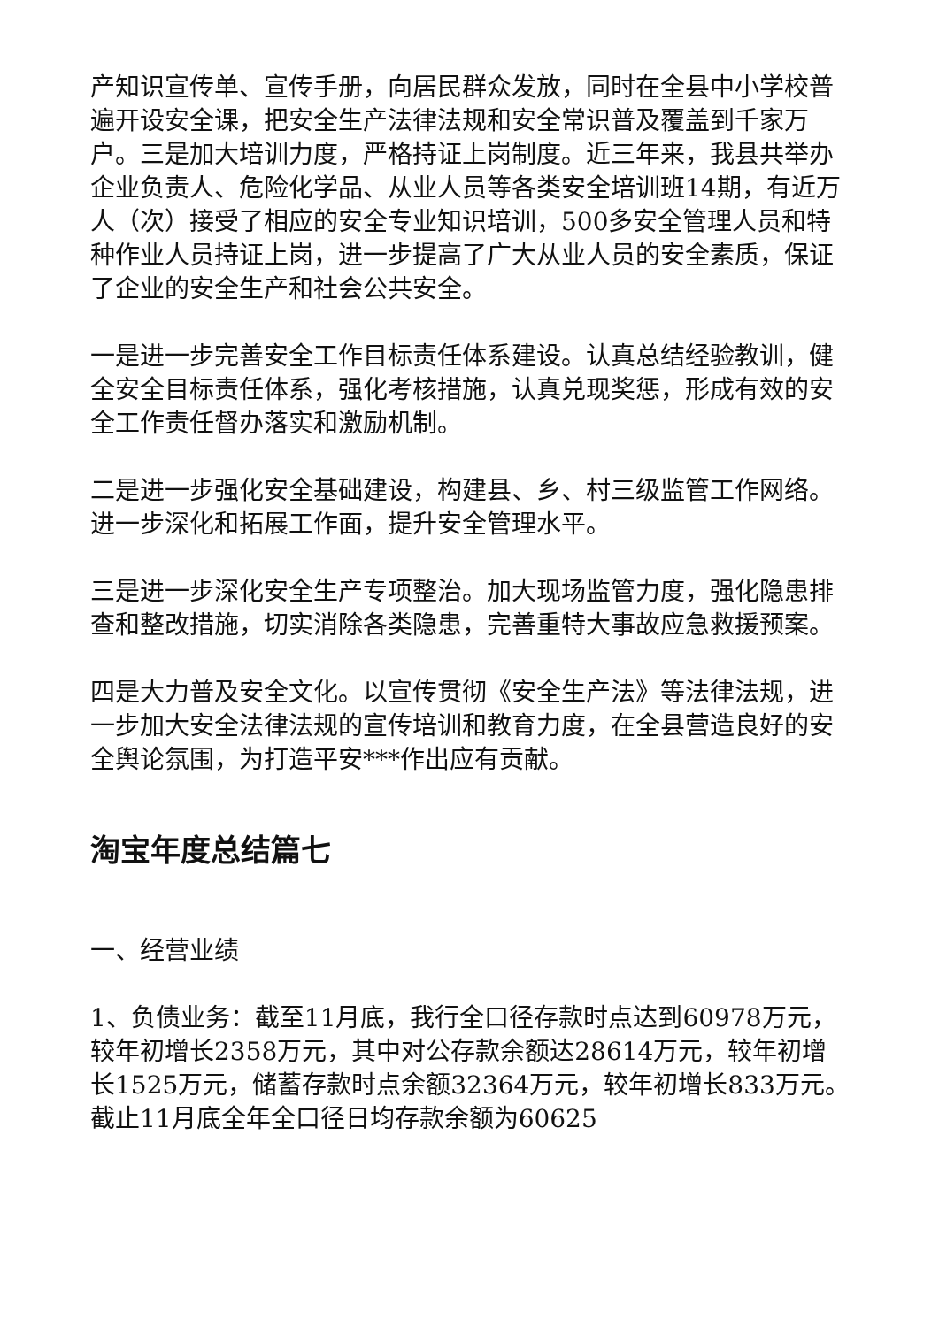产知识宣传单、宣传手册，向居民群众发放，同时在全县中小学校普遍开设安全课，把安全生产法律法规和安全常识普及覆盖到千家万户。三是加大培训力度，严格持证上岗制度。近三年来，我县共举办企业负责人、危险化学品、从业人员等各类安全培训班14期，有近万人（次）接受了相应的安全专业知识培训，500多安全管理人员和特种作业人员持证上岗，进一步提高了广大从业人员的安全素质，保证了企业的安全生产和社会公共安全。
一是进一步完善安全工作目标责任体系建设。认真总结经验教训，健全安全目标责任体系，强化考核措施，认真兑现奖惩，形成有效的安全工作责任督办落实和激励机制。
二是进一步强化安全基础建设，构建县、乡、村三级监管工作网络。进一步深化和拓展工作面，提升安全管理水平。
三是进一步深化安全生产专项整治。加大现场监管力度，强化隐患排查和整改措施，切实消除各类隐患，完善重特大事故应急救援预案。
四是大力普及安全文化。以宣传贯彻《安全生产法》等法律法规，进一步加大安全法律法规的宣传培训和教育力度，在全县营造良好的安全舆论氛围，为打造平安***作出应有贡献。
淘宝年度总结篇七
一、经营业绩
1、负债业务：截至11月底，我行全口径存款时点达到60978万元，较年初增长2358万元，其中对公存款余额达28614万元，较年初增长1525万元，储蓄存款时点余额32364万元，较年初增长833万元。截止11月底全年全口径日均存款余额为60625